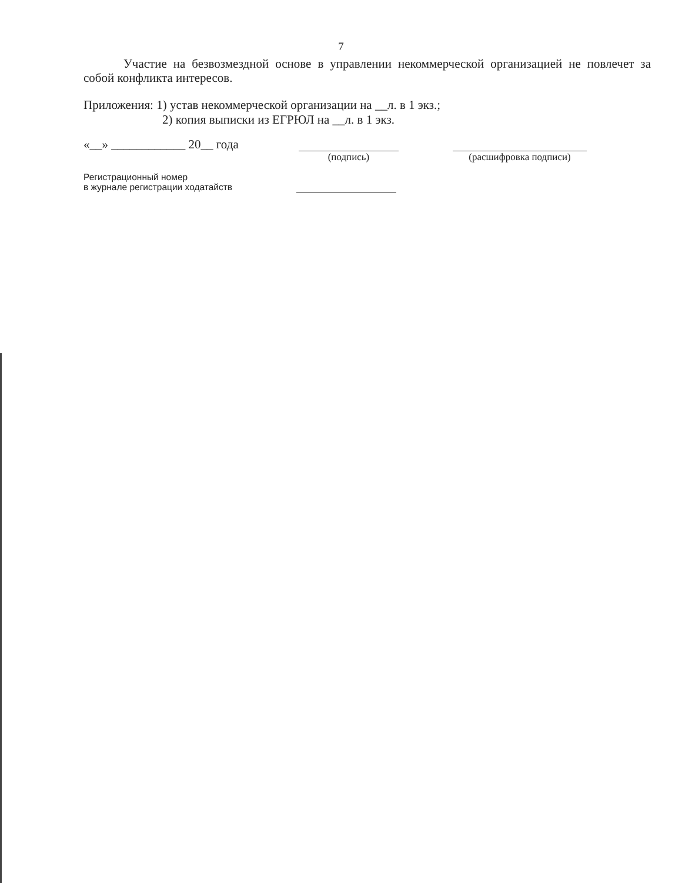7
Участие на безвозмездной основе в управлении некоммерческой организацией не повлечет за собой конфликта интересов.
Приложения: 1) устав некоммерческой организации на __л. в 1 экз.;
2) копия выписки из ЕГРЮЛ на __л. в 1 экз.
«__» ____________ 20__ года
(подпись) (расшифровка подписи)
Регистрационный номер
в журнале регистрации ходатайств